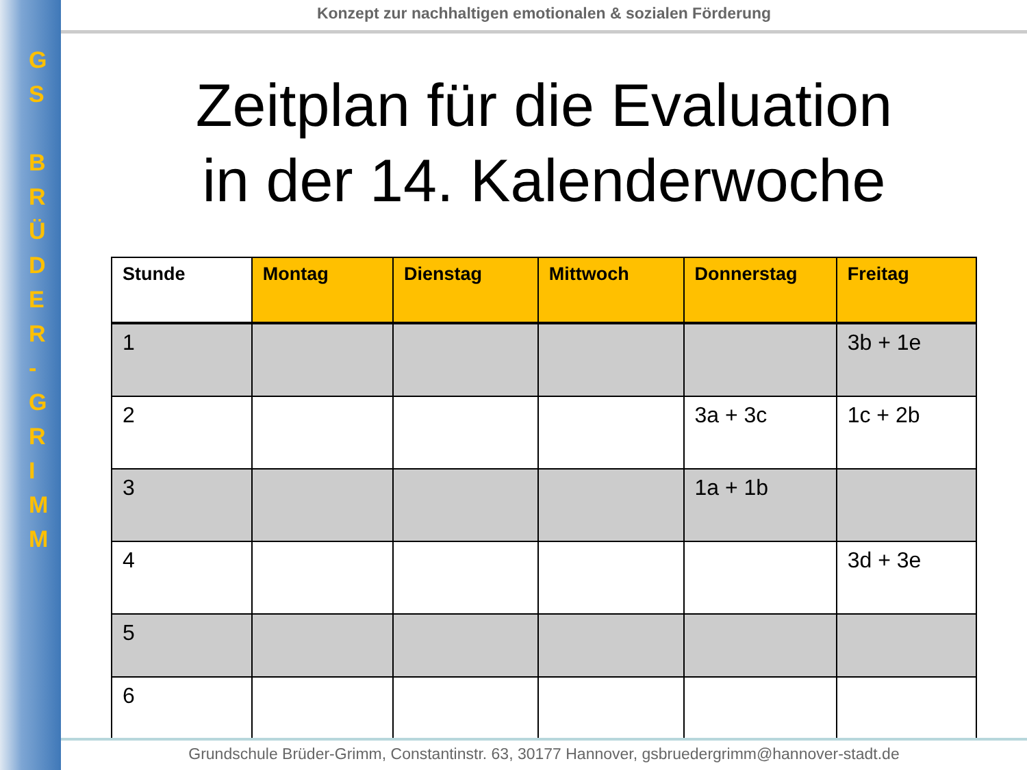G
S
B
R
Ü
D
E
R
-
G
R
I
M
M
Konzept zur nachhaltigen emotionalen & sozialen Förderung
Zeitplan für die Evaluation
in der 14. Kalenderwoche
| Stunde | Montag | Dienstag | Mittwoch | Donnerstag | Freitag |
| --- | --- | --- | --- | --- | --- |
| 1 | | | | | 3b + 1e |
| 2 | | | | 3a + 3c | 1c + 2b |
| 3 | | | | 1a + 1b | |
| 4 | | | | | 3d + 3e |
| 5 | | | | | |
| 6 | | | | | |
Grundschule Brüder-Grimm, Constantinstr. 63, 30177 Hannover, gsbruedergrimm@hannover-stadt.de